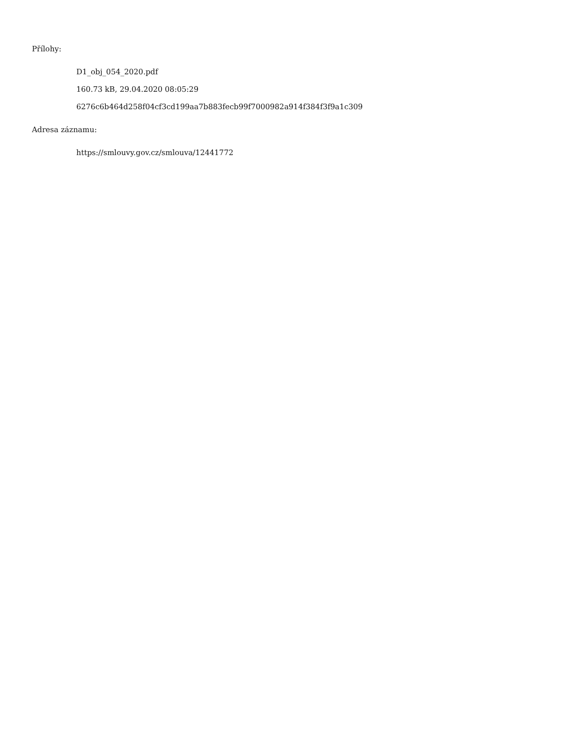Přílohy:
D1_obj_054_2020.pdf
160.73 kB, 29.04.2020 08:05:29
6276c6b464d258f04cf3cd199aa7b883fecb99f7000982a914f384f3f9a1c309
Adresa záznamu:
https://smlouvy.gov.cz/smlouva/12441772